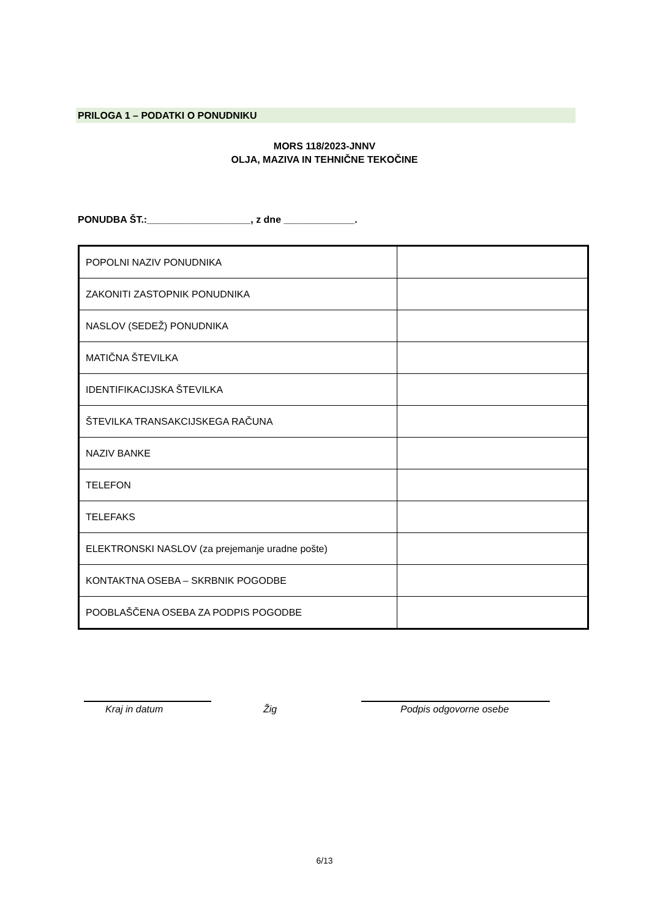PRILOGA 1 – PODATKI O PONUDNIKU
MORS 118/2023-JNNV
OLJA, MAZIVA IN TEHNIČNE TEKOČINE
PONUDBA ŠT.:___________________, z dne _____________.
| POPOLNI NAZIV PONUDNIKA | |
| ZAKONITI ZASTOPNIK PONUDNIKA | |
| NASLOV (SEDEŽ) PONUDNIKA | |
| MATIČNA ŠTEVILKA | |
| IDENTIFIKACIJSKA ŠTEVILKA | |
| ŠTEVILKA TRANSAKCIJSKEGA RAČUNA | |
| NAZIV BANKE | |
| TELEFON | |
| TELEFAKS | |
| ELEKTRONSKI NASLOV (za prejemanje uradne pošte) | |
| KONTAKTNA OSEBA – SKRBNIK POGODBE | |
| POOBLAŠČENA OSEBA ZA PODPIS POGODBE | |
Kraj in datum Žig Podpis odgovorne osebe
6/13